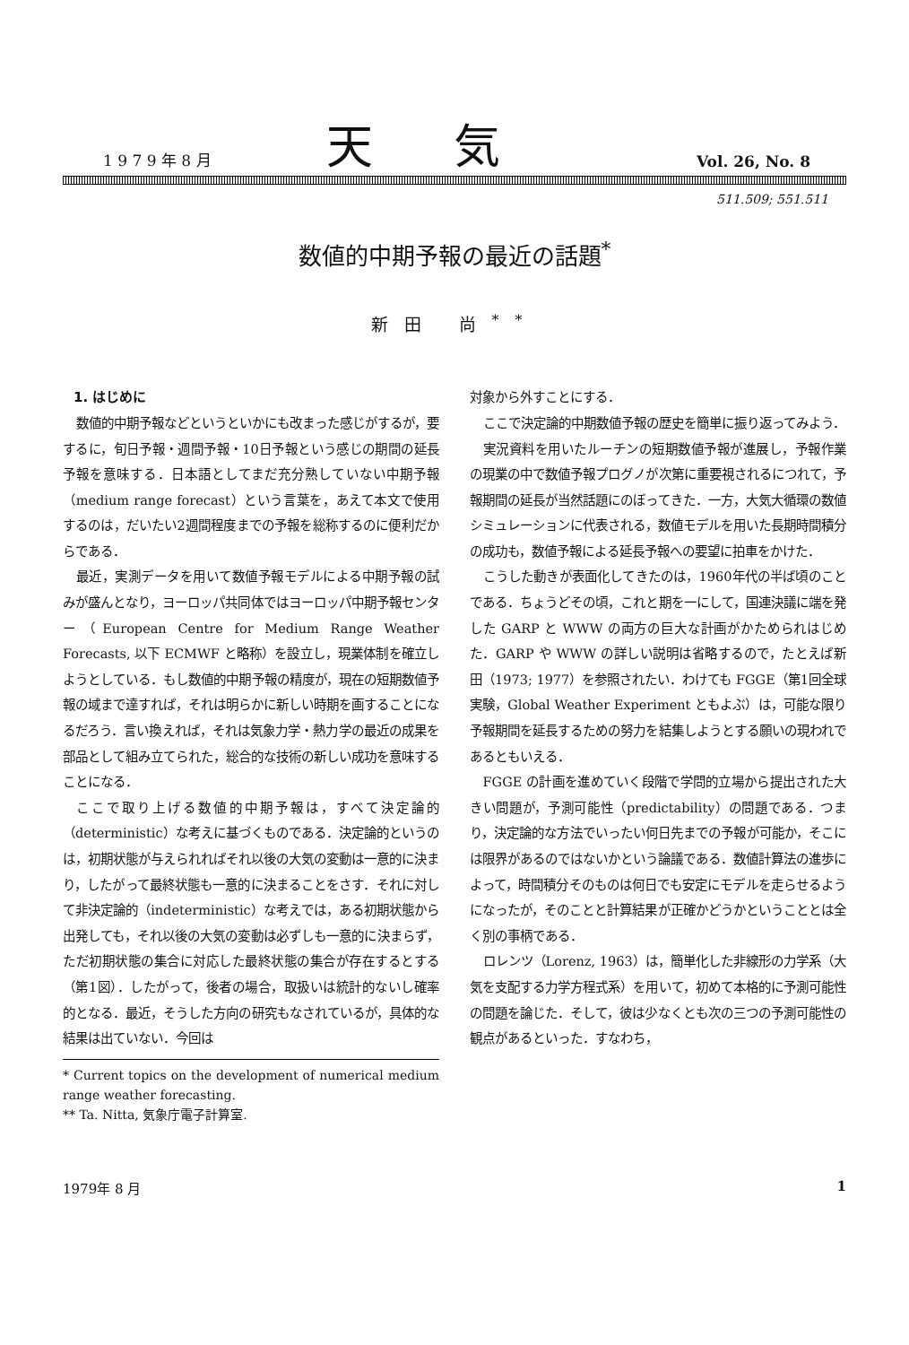1 9 7 9 年 8 月 天気 Vol. 26, No. 8
511.509; 551.511
数値的中期予報の最近の話題<sup>*</sup>
新田 尚<sup>**</sup>
1. はじめに
数値的中期予報などというといかにも改まった感じがするが，要するに，旬日予報・週間予報・10日予報という感じの期間の延長予報を意味する．日本語としてまだ充分熟していない中期予報（medium range forecast）という言葉を，あえて本文で使用するのは，だいたい2週間程度までの予報を総称するのに便利だからである．
最近，実測データを用いて数値予報モデルによる中期予報の試みが盛んとなり，ヨーロッパ共同体ではヨーロッパ中期予報センター（European Centre for Medium Range Weather Forecasts, 以下 ECMWF と略称）を設立し，現業体制を確立しようとしている．もし数値的中期予報の精度が，現在の短期数値予報の域まで達すれば，それは明らかに新しい時期を画することになるだろう．言い換えれば，それは気象力学・熱力学の最近の成果を部品として組み立てられた，総合的な技術の新しい成功を意味することになる．
ここで取り上げる数値的中期予報は，すべて決定論的（deterministic）な考えに基づくものである．決定論的というのは，初期状態が与えられればそれ以後の大気の変動は一意的に決まり，したがって最終状態も一意的に決まることをさす．それに対して非決定論的（indeterministic）な考えでは，ある初期状態から出発しても，それ以後の大気の変動は必ずしも一意的に決まらず，ただ初期状態の集合に対応した最終状態の集合が存在するとする（第1図）．したがって，後者の場合，取扱いは統計的ないし確率的となる．最近，そうした方向の研究もなされているが，具体的な結果は出ていない．今回は
* Current topics on the development of numerical medium range weather forecasting.
** Ta. Nitta, 気象庁電子計算室.
対象から外すことにする．
ここで決定論的中期数値予報の歴史を簡単に振り返ってみよう．
実況資料を用いたルーチンの短期数値予報が進展し，予報作業の現業の中で数値予報プログノが次第に重要視されるにつれて，予報期間の延長が当然話題にのぼってきた．一方，大気大循環の数値シミュレーションに代表される，数値モデルを用いた長期時間積分の成功も，数値予報による延長予報への要望に拍車をかけた．
こうした動きが表面化してきたのは，1960年代の半ば頃のことである．ちょうどその頃，これと期を一にして，国連決議に端を発した GARP と WWW の両方の巨大な計画がかためられはじめた．GARP や WWW の詳しい説明は省略するので，たとえば新田（1973; 1977）を参照されたい．わけても FGGE（第1回全球実験，Global Weather Experiment ともよぶ）は，可能な限り予報期間を延長するための努力を結集しようとする願いの現われであるともいえる．
FGGE の計画を進めていく段階で学問的立場から提出された大きい問題が，予測可能性（predictability）の問題である．つまり，決定論的な方法でいったい何日先までの予報が可能か，そこには限界があるのではないかという論議である．数値計算法の進歩によって，時間積分そのものは何日でも安定にモデルを走らせるようになったが，そのことと計算結果が正確かどうかということとは全く別の事柄である．
ロレンツ（Lorenz, 1963）は，簡単化した非線形の力学系（大気を支配する力学方程式系）を用いて，初めて本格的に予測可能性の問題を論じた．そして，彼は少なくとも次の三つの予測可能性の観点があるといった．すなわち，
1979年 8 月 1